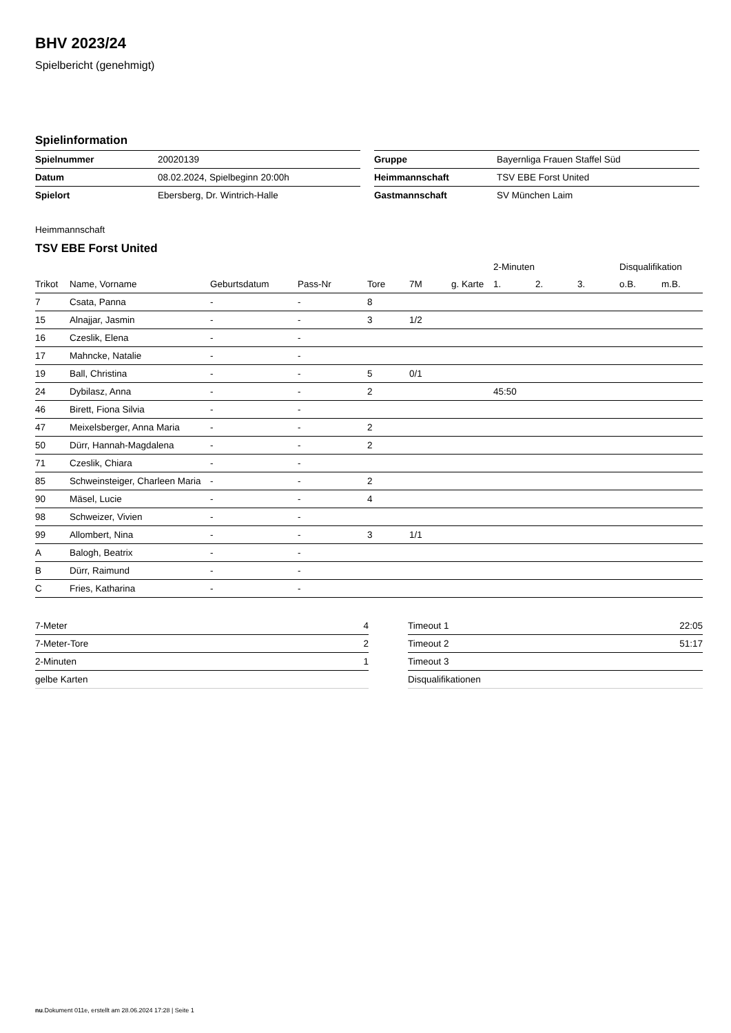BHV 2023/24
Spielbericht (genehmigt)
Spielinformation
| Spielnummer | 20020139 |
| Datum | 08.02.2024, Spielbeginn 20:00h |
| Spielort | Ebersberg, Dr. Wintrich-Halle |
| Gruppe | Bayernliga Frauen Staffel Süd |
| Heimmannschaft | TSV EBE Forst United |
| Gastmannschaft | SV München Laim |
Heimmannschaft
TSV EBE Forst United
| | | | | | | | 2-Minuten | | | Disqualifikation | |
| --- | --- | --- | --- | --- | --- | --- | --- | --- | --- | --- | --- |
| Trikot | Name, Vorname | Geburtsdatum | Pass-Nr | Tore | 7M | g. Karte | 1. | 2. | 3. | o.B. | m.B. |
| 7 | Csata, Panna | - | - | 8 | | | | | | | |
| 15 | Alnajjar, Jasmin | - | - | 3 | 1/2 | | | | | | |
| 16 | Czeslik, Elena | - | - | | | | | | | | |
| 17 | Mahncke, Natalie | - | - | | | | | | | | |
| 19 | Ball, Christina | - | - | 5 | 0/1 | | | | | | |
| 24 | Dybilasz, Anna | - | - | 2 | | | 45:50 | | | | |
| 46 | Birett, Fiona Silvia | - | - | | | | | | | | |
| 47 | Meixelsberger, Anna Maria | - | - | 2 | | | | | | | |
| 50 | Dürr, Hannah-Magdalena | - | - | 2 | | | | | | | |
| 71 | Czeslik, Chiara | - | - | | | | | | | | |
| 85 | Schweinsteiger, Charleen Maria | - | - | 2 | | | | | | | |
| 90 | Mäsel, Lucie | - | - | 4 | | | | | | | |
| 98 | Schweizer, Vivien | - | - | | | | | | | | |
| 99 | Allombert, Nina | - | - | 3 | 1/1 | | | | | | |
| A | Balogh, Beatrix | - | - | | | | | | | | |
| B | Dürr, Raimund | - | - | | | | | | | | |
| C | Fries, Katharina | - | - | | | | | | | | |
| 7-Meter | 4 |
| 7-Meter-Tore | 2 |
| 2-Minuten | 1 |
| gelbe Karten | |
| Timeout 1 | 22:05 |
| Timeout 2 | 51:17 |
| Timeout 3 | |
| Disqualifikationen | |
nu.Dokument 011e, erstellt am 28.06.2024 17:28 | Seite 1